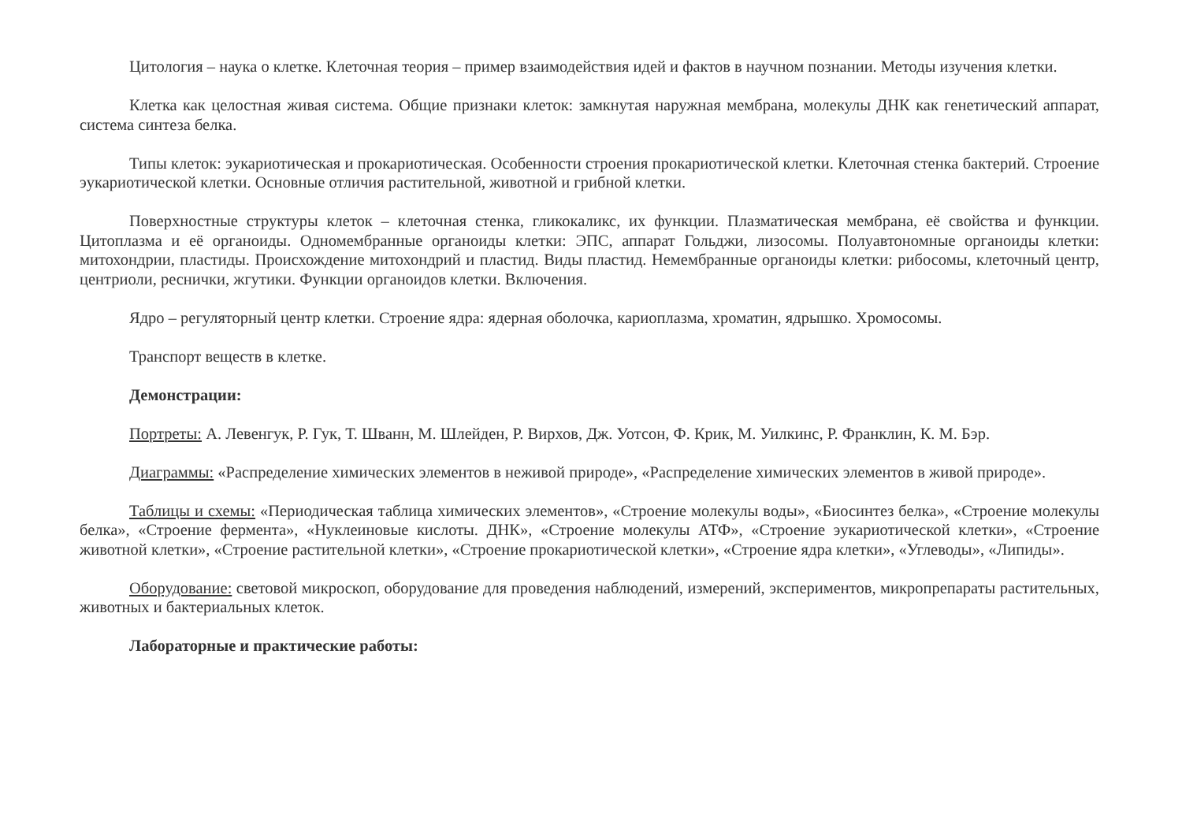Цитология – наука о клетке. Клеточная теория – пример взаимодействия идей и фактов в научном познании. Методы изучения клетки.
Клетка как целостная живая система. Общие признаки клеток: замкнутая наружная мембрана, молекулы ДНК как генетический аппарат, система синтеза белка.
Типы клеток: эукариотическая и прокариотическая. Особенности строения прокариотической клетки. Клеточная стенка бактерий. Строение эукариотической клетки. Основные отличия растительной, животной и грибной клетки.
Поверхностные структуры клеток – клеточная стенка, гликокаликс, их функции. Плазматическая мембрана, её свойства и функции. Цитоплазма и её органоиды. Одномембранные органоиды клетки: ЭПС, аппарат Гольджи, лизосомы. Полуавтономные органоиды клетки: митохондрии, пластиды. Происхождение митохондрий и пластид. Виды пластид. Немембранные органоиды клетки: рибосомы, клеточный центр, центриоли, реснички, жгутики. Функции органоидов клетки. Включения.
Ядро – регуляторный центр клетки. Строение ядра: ядерная оболочка, кариоплазма, хроматин, ядрышко. Хромосомы.
Транспорт веществ в клетке.
Демонстрации:
Портреты: А. Левенгук, Р. Гук, Т. Шванн, М. Шлейден, Р. Вирхов, Дж. Уотсон, Ф. Крик, М. Уилкинс, Р. Франклин, К. М. Бэр.
Диаграммы: «Распределение химических элементов в неживой природе», «Распределение химических элементов в живой природе».
Таблицы и схемы: «Периодическая таблица химических элементов», «Строение молекулы воды», «Биосинтез белка», «Строение молекулы белка», «Строение фермента», «Нуклеиновые кислоты. ДНК», «Строение молекулы АТФ», «Строение эукариотической клетки», «Строение животной клетки», «Строение растительной клетки», «Строение прокариотической клетки», «Строение ядра клетки», «Углеводы», «Липиды».
Оборудование: световой микроскоп, оборудование для проведения наблюдений, измерений, экспериментов, микропрепараты растительных, животных и бактериальных клеток.
Лабораторные и практические работы: